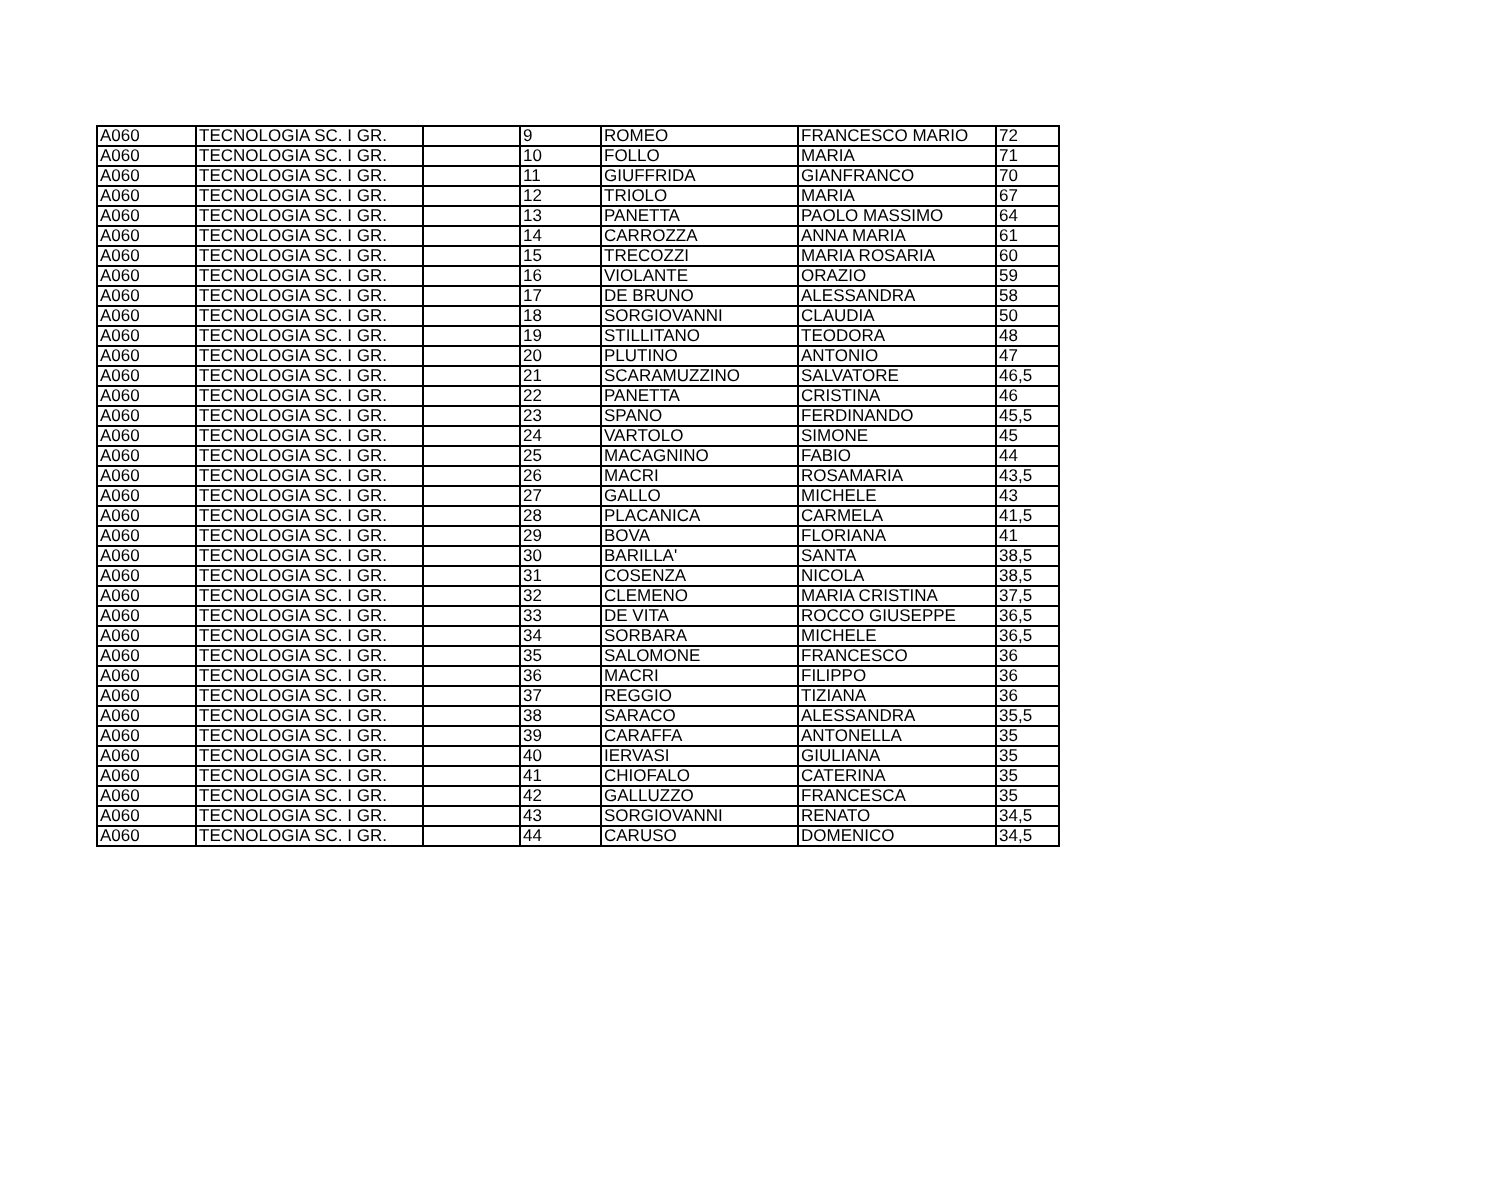| A060 | TECNOLOGIA SC. I GR. | | 9 | ROMEO | FRANCESCO MARIO | 72 |
| A060 | TECNOLOGIA SC. I GR. | | 10 | FOLLO | MARIA | 71 |
| A060 | TECNOLOGIA SC. I GR. | | 11 | GIUFFRIDA | GIANFRANCO | 70 |
| A060 | TECNOLOGIA SC. I GR. | | 12 | TRIOLO | MARIA | 67 |
| A060 | TECNOLOGIA SC. I GR. | | 13 | PANETTA | PAOLO MASSIMO | 64 |
| A060 | TECNOLOGIA SC. I GR. | | 14 | CARROZZA | ANNA MARIA | 61 |
| A060 | TECNOLOGIA SC. I GR. | | 15 | TRECOZZI | MARIA ROSARIA | 60 |
| A060 | TECNOLOGIA SC. I GR. | | 16 | VIOLANTE | ORAZIO | 59 |
| A060 | TECNOLOGIA SC. I GR. | | 17 | DE BRUNO | ALESSANDRA | 58 |
| A060 | TECNOLOGIA SC. I GR. | | 18 | SORGIOVANNI | CLAUDIA | 50 |
| A060 | TECNOLOGIA SC. I GR. | | 19 | STILLITANO | TEODORA | 48 |
| A060 | TECNOLOGIA SC. I GR. | | 20 | PLUTINO | ANTONIO | 47 |
| A060 | TECNOLOGIA SC. I GR. | | 21 | SCARAMUZZINO | SALVATORE | 46,5 |
| A060 | TECNOLOGIA SC. I GR. | | 22 | PANETTA | CRISTINA | 46 |
| A060 | TECNOLOGIA SC. I GR. | | 23 | SPANO | FERDINANDO | 45,5 |
| A060 | TECNOLOGIA SC. I GR. | | 24 | VARTOLO | SIMONE | 45 |
| A060 | TECNOLOGIA SC. I GR. | | 25 | MACAGNINO | FABIO | 44 |
| A060 | TECNOLOGIA SC. I GR. | | 26 | MACRI | ROSAMARIA | 43,5 |
| A060 | TECNOLOGIA SC. I GR. | | 27 | GALLO | MICHELE | 43 |
| A060 | TECNOLOGIA SC. I GR. | | 28 | PLACANICA | CARMELA | 41,5 |
| A060 | TECNOLOGIA SC. I GR. | | 29 | BOVA | FLORIANA | 41 |
| A060 | TECNOLOGIA SC. I GR. | | 30 | BARILLA' | SANTA | 38,5 |
| A060 | TECNOLOGIA SC. I GR. | | 31 | COSENZA | NICOLA | 38,5 |
| A060 | TECNOLOGIA SC. I GR. | | 32 | CLEMENO | MARIA CRISTINA | 37,5 |
| A060 | TECNOLOGIA SC. I GR. | | 33 | DE VITA | ROCCO GIUSEPPE | 36,5 |
| A060 | TECNOLOGIA SC. I GR. | | 34 | SORBARA | MICHELE | 36,5 |
| A060 | TECNOLOGIA SC. I GR. | | 35 | SALOMONE | FRANCESCO | 36 |
| A060 | TECNOLOGIA SC. I GR. | | 36 | MACRI | FILIPPO | 36 |
| A060 | TECNOLOGIA SC. I GR. | | 37 | REGGIO | TIZIANA | 36 |
| A060 | TECNOLOGIA SC. I GR. | | 38 | SARACO | ALESSANDRA | 35,5 |
| A060 | TECNOLOGIA SC. I GR. | | 39 | CARAFFA | ANTONELLA | 35 |
| A060 | TECNOLOGIA SC. I GR. | | 40 | IERVASI | GIULIANA | 35 |
| A060 | TECNOLOGIA SC. I GR. | | 41 | CHIOFALO | CATERINA | 35 |
| A060 | TECNOLOGIA SC. I GR. | | 42 | GALLUZZO | FRANCESCA | 35 |
| A060 | TECNOLOGIA SC. I GR. | | 43 | SORGIOVANNI | RENATO | 34,5 |
| A060 | TECNOLOGIA SC. I GR. | | 44 | CARUSO | DOMENICO | 34,5 |